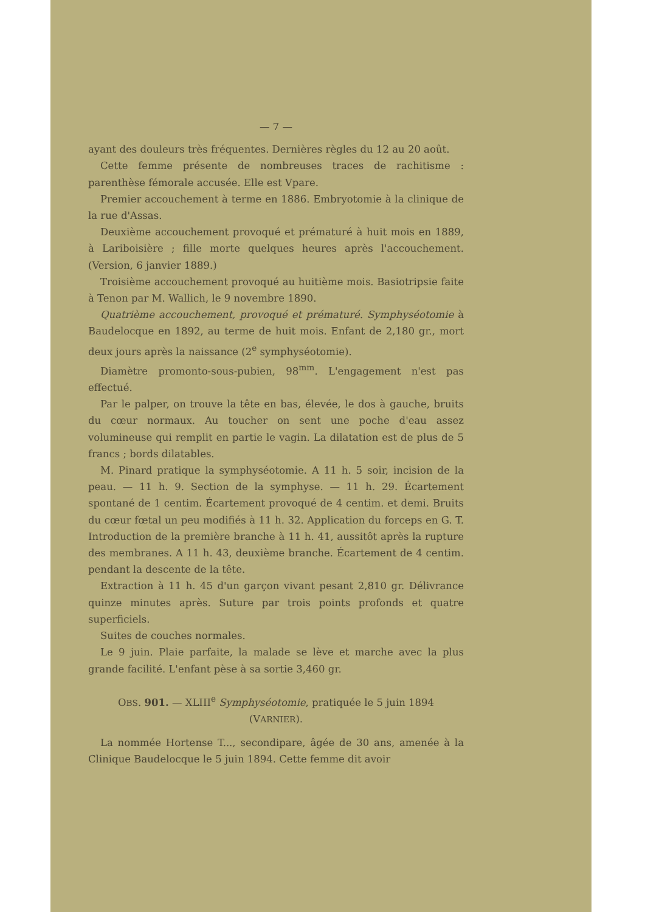— 7 —
ayant des douleurs très fréquentes. Dernières règles du 12 au 20 août.
Cette femme présente de nombreuses traces de rachitisme : parenthèse fémorale accusée. Elle est Vpare.
Premier accouchement à terme en 1886. Embryotomie à la clinique de la rue d'Assas.
Deuxième accouchement provoqué et prématuré à huit mois en 1889, à Lariboisière ; fille morte quelques heures après l'accouchement. (Version, 6 janvier 1889.)
Troisième accouchement provoqué au huitième mois. Basiotripsie faite à Tenon par M. Wallich, le 9 novembre 1890.
Quatrième accouchement, provoqué et prématuré. Symphyséotomie à Baudelocque en 1892, au terme de huit mois. Enfant de 2,180 gr., mort deux jours après la naissance (2<sup>e</sup> symphyséotomie).
Diamètre promonto-sous-pubien, 98<sup>mm</sup>. L'engagement n'est pas effectué.
Par le palper, on trouve la tête en bas, élevée, le dos à gauche, bruits du cœur normaux. Au toucher on sent une poche d'eau assez volumineuse qui remplit en partie le vagin. La dilatation est de plus de 5 francs ; bords dilatables.
M. Pinard pratique la symphyséotomie. A 11 h. 5 soir, incision de la peau. — 11 h. 9. Section de la symphyse. — 11 h. 29. Écartement spontané de 1 centim. Écartement provoqué de 4 centim. et demi. Bruits du cœur fœtal un peu modifiés à 11 h. 32. Application du forceps en G. T. Introduction de la première branche à 11 h. 41, aussitôt après la rupture des membranes. A 11 h. 43, deuxième branche. Écartement de 4 centim. pendant la descente de la tête.
Extraction à 11 h. 45 d'un garçon vivant pesant 2,810 gr. Délivrance quinze minutes après. Suture par trois points profonds et quatre superficiels.
Suites de couches normales.
Le 9 juin. Plaie parfaite, la malade se lève et marche avec la plus grande facilité. L'enfant pèse à sa sortie 3,460 gr.
OBS. 901. — XLIII<sup>e</sup> Symphyséotomie, pratiquée le 5 juin 1894
(VARNIER).
La nommée Hortense T..., secondipare, âgée de 30 ans, amenée à la Clinique Baudelocque le 5 juin 1894. Cette femme dit avoir